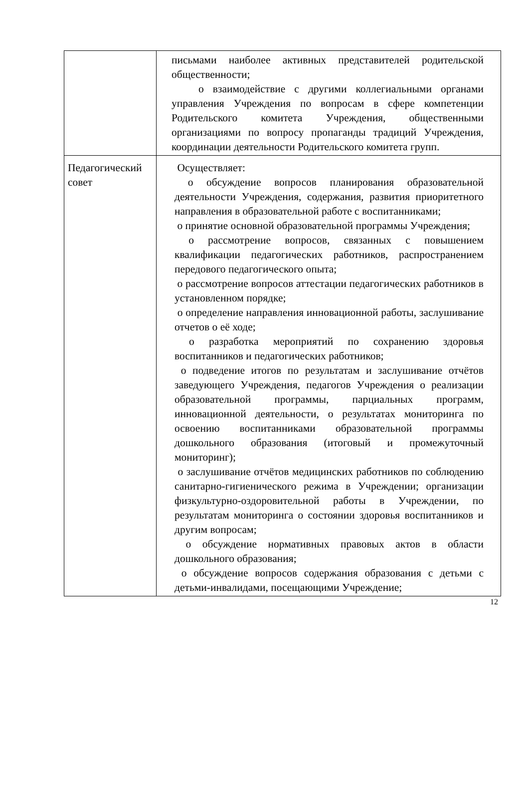| | письмами наиболее активных представителей родительской общественности; o взаимодействие с другими коллегиальными органами управления Учреждения по вопросам в сфере компетенции Родительского комитета Учреждения, общественными организациями по вопросу пропаганды традиций Учреждения, координации деятельности Родительского комитета групп. |
| Педагогический совет | Осуществляет: o обсуждение вопросов планирования образовательной деятельности Учреждения, содержания, развития приоритетного направления в образовательной работе с воспитанниками; o принятие основной образовательной программы Учреждения; o рассмотрение вопросов, связанных с повышением квалификации педагогических работников, распространением передового педагогического опыта; o рассмотрение вопросов аттестации педагогических работников в установленном порядке; o определение направления инновационной работы, заслушивание отчетов о её ходе; o разработка мероприятий по сохранению здоровья воспитанников и педагогических работников; o подведение итогов по результатам и заслушивание отчётов заведующего Учреждения, педагогов Учреждения о реализации образовательной программы, парциальных программ, инновационной деятельности, о результатах мониторинга по освоению воспитанниками образовательной программы дошкольного образования (итоговый и промежуточный мониторинг); o заслушивание отчётов медицинских работников по соблюдению санитарно-гигиенического режима в Учреждении; организации физкультурно-оздоровительной работы в Учреждении, по результатам мониторинга о состоянии здоровья воспитанников и другим вопросам; o обсуждение нормативных правовых актов в области дошкольного образования; o обсуждение вопросов содержания образования с детьми с детьми-инвалидами, посещающими Учреждение; |
12